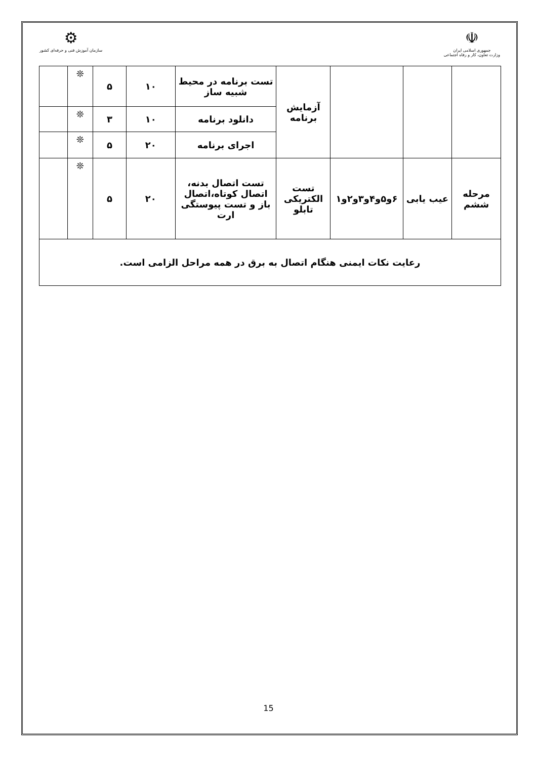⚙
سازمان آموزش فنی و حرفه‌ای کشور
☫
جمهوری اسلامی ایران
وزارت تعاون، کار و رفاه اجتماعی
| | | | آزمایش برنامه | تست برنامه در محیط شبیه ساز | ۱۰ | ۵ | ❊ | |
| | | | | دانلود برنامه | ۱۰ | ۳ | ❊ | |
| | | | | اجرای برنامه | ۲۰ | ۵ | ❊ | |
| مرحله ششم | عیب یابی | ۶و۵و۴و۳و۲و۱ | تست الکتریکی تابلو | تست اتصال بدنه، اتصال کوتاه،اتصال باز و تست پیوستگی ارت | ۲۰ | ۵ | ❊ | |
| رعایت نکات ایمنی هنگام اتصال به برق در همه مراحل الزامی است. | | | | | | | | |
15